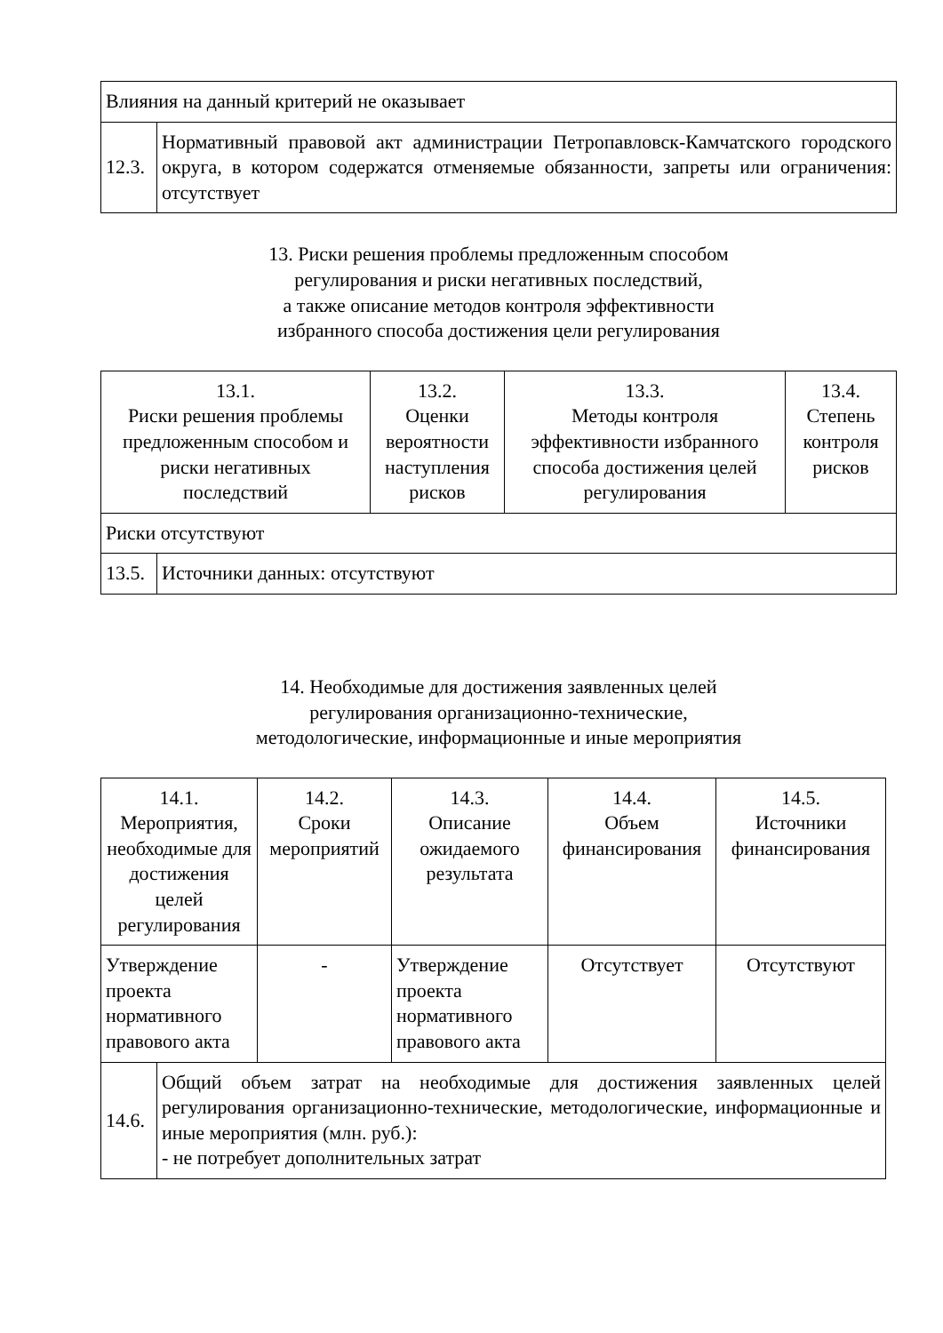| Влияния на данный критерий не оказывает | |
| 12.3. | Нормативный правовой акт администрации Петропавловск-Камчатского городского округа, в котором содержатся отменяемые обязанности, запреты или ограничения: отсутствует |
13. Риски решения проблемы предложенным способом
регулирования и риски негативных последствий,
а также описание методов контроля эффективности
избранного способа достижения цели регулирования
| 13.1. Риски решения проблемы предложенным способом и риски негативных последствий | 13.2. Оценки вероятности наступления рисков | 13.3. Методы контроля эффективности избранного способа достижения целей регулирования | 13.4. Степень контроля рисков |
| Риски отсутствуют | | | |
| 13.5. | Источники данных: отсутствуют |
14. Необходимые для достижения заявленных целей
регулирования организационно-технические,
методологические, информационные и иные мероприятия
| 14.1. Мероприятия, необходимые для достижения целей регулирования | 14.2. Сроки мероприятий | 14.3. Описание ожидаемого результата | 14.4. Объем финансирования | 14.5. Источники финансирования |
| Утверждение проекта нормативного правового акта | - | Утверждение проекта нормативного правового акта | Отсутствует | Отсутствуют |
| 14.6. | Общий объем затрат на необходимые для достижения заявленных целей регулирования организационно-технические, методологические, информационные и иные мероприятия (млн. руб.): - не потребует дополнительных затрат |